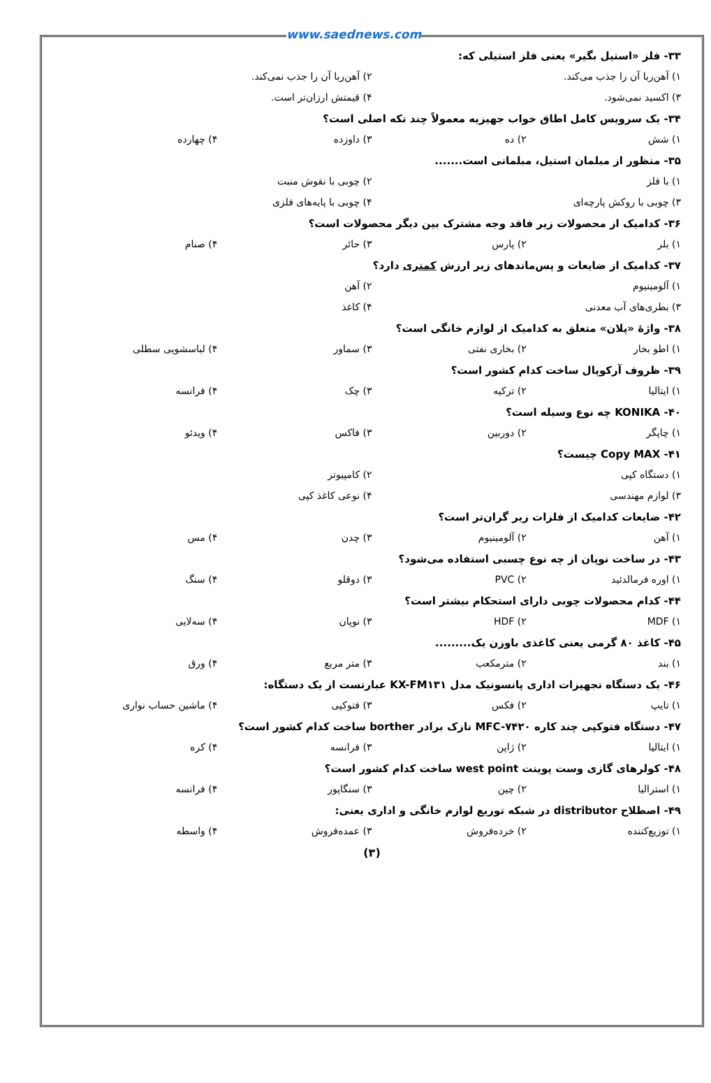www.saednews.com
۳۳- فلز «استیل بگیر» یعنی فلز استیلی که:
۱) آهن‌ربا آن را جذب می‌کند. ۲) آهن‌ربا آن را جذب نمی‌کند.
۳) اکسید نمی‌شود. ۴) قیمتش ارزان‌تر است.
۳۴- یک سرویس کامل اطاق خواب جهیزیه معمولاً چند تکه اصلی است؟
۱) شش ۲) ده ۳) داوزده ۴) چهارده
۳۵- منظور از مبلمان استیل، مبلمانی است.......
۱) با فلز ۲) چوبی با نقوش منبت
۳) چوبی با روکش پارچه‌ای ۴) چوبی با پایه‌های فلزی
۳۶- کدامیک از محصولات زیر فاقد وجه مشترک بین دیگر محصولات است؟
۱) بلر ۲) پارس ۳) حائر ۴) صنام
۳۷- کدامیک از ضایعات و پس‌ماندهای زیر ارزش کمتری دارد؟
۱) آلومینیوم ۲) آهن
۳) بطری‌های آب معدنی ۴) کاغذ
۳۸- واژهٔ «پلان» متعلق به کدامیک از لوازم خانگی است؟
۱) اطو بخار ۲) بخاری نفتی ۳) سماور ۴) لباسشویی سطلی
۳۹- ظروف آرکوپال ساخت کدام کشور است؟
۱) ایتالیا ۲) ترکیه ۳) چک ۴) فرانسه
۴۰- KONIKA چه نوع وسیله است؟
۱) چاپگر ۲) دوربین ۳) فاکس ۴) ویدئو
۴۱- Copy MAX چیست؟
۱) دستگاه کپی ۲) کامپیوتر
۳) لوازم مهندسی ۴) نوعی کاغذ کپی
۴۲- ضایعات کدامیک از فلزات زیر گران‌تر است؟
۱) آهن ۲) آلومینیوم ۳) چدن ۴) مس
۴۳- در ساخت نوپان از چه نوع چسبی استفاده می‌شود؟
۱) اوره فرمالدئید ۲) PVC ۳) دوقلو ۴) سنگ
۴۴- کدام محصولات چوبی دارای استحکام بیشتر است؟
۱) MDF ۲) HDF ۳) نوپان ۴) سه‌لایی
۴۵- کاغذ ۸۰ گرمی یعنی کاغذی باوزن یک.........
۱) بند ۲) مترمکعب ۳) متر مربع ۴) ورق
۴۶- یک دستگاه تجهیزات اداری پانسونیک مدل KX-FM۱۳۱ عبارتست از یک دستگاه:
۱) تایپ ۲) فکس ۳) فتوکپی ۴) ماشین حساب نواری
۴۷- دستگاه فتوکپی چند کاره MFC-۷۴۲۰ نازک برادر borther ساخت کدام کشور است؟
۱) ایتالیا ۲) ژاپن ۳) فرانسه ۴) کره
۴۸- کولرهای گازی وست پوینت west point ساخت کدام کشور است؟
۱) استرالیا ۲) چین ۳) سنگاپور ۴) فرانسه
۴۹- اصطلاح distributor در شبکه توزیع لوازم خانگی و اداری یعنی:
۱) توزیع‌کننده ۲) خرده‌فروش ۳) عمده‌فروش ۴) واسطه
(۳)